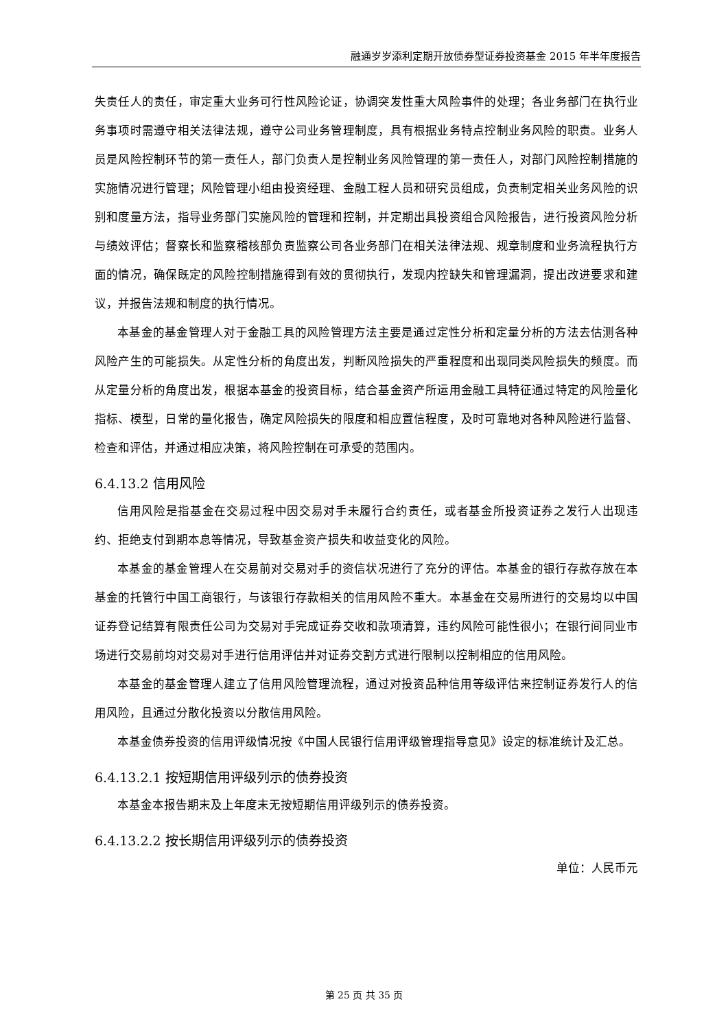融通岁岁添利定期开放债券型证券投资基金 2015 年半年度报告
失责任人的责任，审定重大业务可行性风险论证，协调突发性重大风险事件的处理；各业务部门在执行业务事项时需遵守相关法律法规，遵守公司业务管理制度，具有根据业务特点控制业务风险的职责。业务人员是风险控制环节的第一责任人，部门负责人是控制业务风险管理的第一责任人，对部门风险控制措施的实施情况进行管理；风险管理小组由投资经理、金融工程人员和研究员组成，负责制定相关业务风险的识别和度量方法，指导业务部门实施风险的管理和控制，并定期出具投资组合风险报告，进行投资风险分析与绩效评估；督察长和监察稽核部负责监察公司各业务部门在相关法律法规、规章制度和业务流程执行方面的情况，确保既定的风险控制措施得到有效的贯彻执行，发现内控缺失和管理漏洞，提出改进要求和建议，并报告法规和制度的执行情况。
本基金的基金管理人对于金融工具的风险管理方法主要是通过定性分析和定量分析的方法去估测各种风险产生的可能损失。从定性分析的角度出发，判断风险损失的严重程度和出现同类风险损失的频度。而从定量分析的角度出发，根据本基金的投资目标，结合基金资产所运用金融工具特征通过特定的风险量化指标、模型，日常的量化报告，确定风险损失的限度和相应置信程度，及时可靠地对各种风险进行监督、检查和评估，并通过相应决策，将风险控制在可承受的范围内。
6.4.13.2 信用风险
信用风险是指基金在交易过程中因交易对手未履行合约责任，或者基金所投资证券之发行人出现违约、拒绝支付到期本息等情况，导致基金资产损失和收益变化的风险。
本基金的基金管理人在交易前对交易对手的资信状况进行了充分的评估。本基金的银行存款存放在本基金的托管行中国工商银行，与该银行存款相关的信用风险不重大。本基金在交易所进行的交易均以中国证券登记结算有限责任公司为交易对手完成证券交收和款项清算，违约风险可能性很小；在银行间同业市场进行交易前均对交易对手进行信用评估并对证券交割方式进行限制以控制相应的信用风险。
本基金的基金管理人建立了信用风险管理流程，通过对投资品种信用等级评估来控制证券发行人的信用风险，且通过分散化投资以分散信用风险。
本基金债券投资的信用评级情况按《中国人民银行信用评级管理指导意见》设定的标准统计及汇总。
6.4.13.2.1 按短期信用评级列示的债券投资
本基金本报告期末及上年度末无按短期信用评级列示的债券投资。
6.4.13.2.2 按长期信用评级列示的债券投资
单位：人民币元
第 25 页 共 35 页